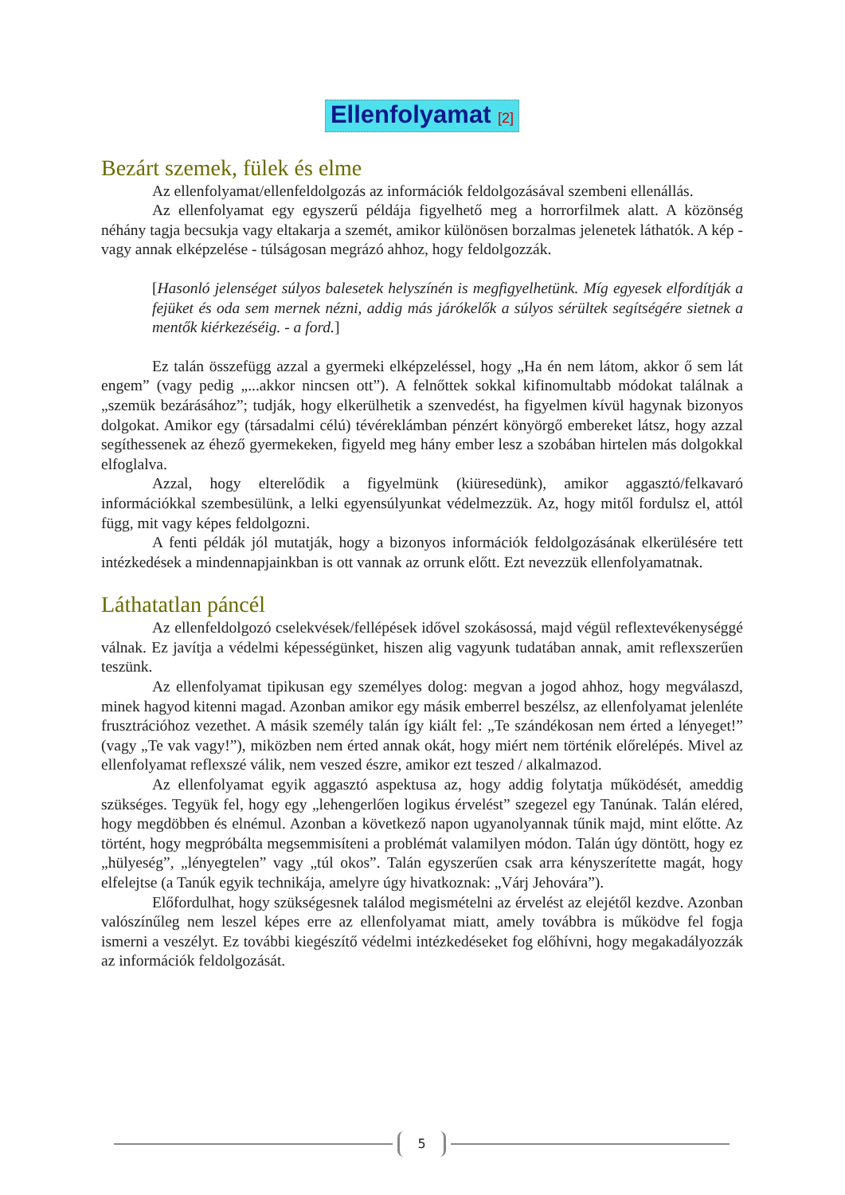Ellenfolyamat <sup>[2]</sup>
Bezárt szemek, fülek és elme
Az ellenfolyamat/ellenfeldolgozás az információk feldolgozásával szembeni ellenállás.
Az ellenfolyamat egy egyszerű példája figyelhető meg a horrorfilmek alatt. A közönség néhány tagja becsukja vagy eltakarja a szemét, amikor különösen borzalmas jelenetek láthatók. A kép - vagy annak elképzelése - túlságosan megrázó ahhoz, hogy feldolgozzák.
[Hasonló jelenséget súlyos balesetek helyszínén is megfigyelhetünk. Míg egyesek elfordítják a fejüket és oda sem mernek nézni, addig más járókelők a súlyos sérültek segítségére sietnek a mentők kiérkezéséig. - a ford.]
Ez talán összefügg azzal a gyermeki elképzeléssel, hogy „Ha én nem látom, akkor ő sem lát engem” (vagy pedig „...akkor nincsen ott”). A felnőttek sokkal kifinomultabb módokat találnak a „szemük bezárásához”; tudják, hogy elkerülhetik a szenvedést, ha figyelmen kívül hagynak bizonyos dolgokat. Amikor egy (társadalmi célú) tévéreklámban pénzért könyörgő embereket látsz, hogy azzal segíthessenek az éhező gyermekeken, figyeld meg hány ember lesz a szobában hirtelen más dolgokkal elfoglalva.
Azzal, hogy elterelődik a figyelmünk (kiüresedünk), amikor aggasztó/felkavaró információkkal szembesülünk, a lelki egyensúlyunkat védelmezzük. Az, hogy mitől fordulsz el, attól függ, mit vagy képes feldolgozni.
A fenti példák jól mutatják, hogy a bizonyos információk feldolgozásának elkerülésére tett intézkedések a mindennapjainkban is ott vannak az orrunk előtt. Ezt nevezzük ellenfolyamatnak.
Láthatatlan páncél
Az ellenfeldolgozó cselekvések/fellépések idővel szokásossá, majd végül reflextevékenységgé válnak. Ez javítja a védelmi képességünket, hiszen alig vagyunk tudatában annak, amit reflexszerűen teszünk.
Az ellenfolyamat tipikusan egy személyes dolog: megvan a jogod ahhoz, hogy megválaszd, minek hagyod kitenni magad. Azonban amikor egy másik emberrel beszélsz, az ellenfolyamat jelenléte frusztrációhoz vezethet. A másik személy talán így kiált fel: „Te szándékosan nem érted a lényeget!” (vagy „Te vak vagy!”), miközben nem érted annak okát, hogy miért nem történik előrelépés. Mivel az ellenfolyamat reflexszé válik, nem veszed észre, amikor ezt teszed / alkalmazod.
Az ellenfolyamat egyik aggasztó aspektusa az, hogy addig folytatja működését, ameddig szükséges. Tegyük fel, hogy egy „lehengerlően logikus érvelést” szegezel egy Tanúnak. Talán eléred, hogy megdöbben és elnémul. Azonban a következő napon ugyanolyannak tűnik majd, mint előtte. Az történt, hogy megpróbálta megsemmisíteni a problémát valamilyen módon. Talán úgy döntött, hogy ez „hülyeség”, „lényegtelen” vagy „túl okos”. Talán egyszerűen csak arra kényszerítette magát, hogy elfelejtse (a Tanúk egyik technikája, amelyre úgy hivatkoznak: „Várj Jehovára”).
Előfordulhat, hogy szükségesnek találod megismételni az érvelést az elejétől kezdve. Azonban valószínűleg nem leszel képes erre az ellenfolyamat miatt, amely továbbra is működve fel fogja ismerni a veszélyt. Ez további kiegészítő védelmi intézkedéseket fog előhívni, hogy megakadályozzák az információk feldolgozását.
5